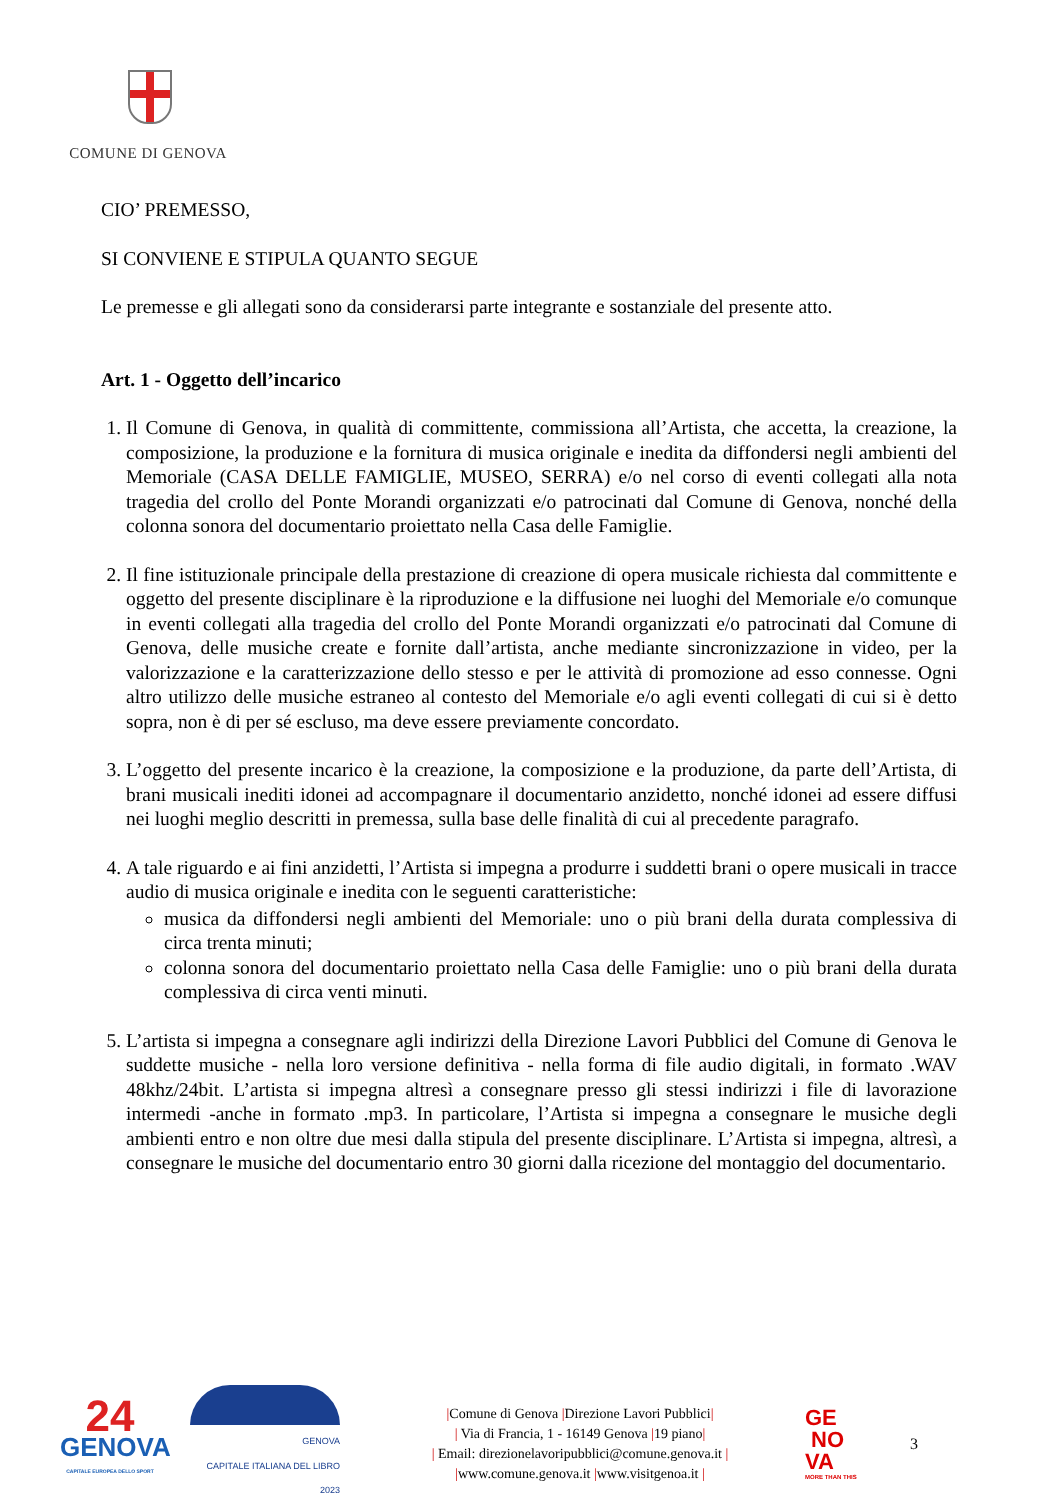COMUNE DI GENOVA
CIO’ PREMESSO,
SI CONVIENE E STIPULA QUANTO SEGUE
Le premesse e gli allegati sono da considerarsi parte integrante e sostanziale del presente atto.
Art. 1 - Oggetto dell’incarico
1. Il Comune di Genova, in qualità di committente, commissiona all’Artista, che accetta, la creazione, la composizione, la produzione e la fornitura di musica originale e inedita da diffondersi negli ambienti del Memoriale (CASA DELLE FAMIGLIE, MUSEO, SERRA) e/o nel corso di eventi collegati alla nota tragedia del crollo del Ponte Morandi organizzati e/o patrocinati dal Comune di Genova, nonché della colonna sonora del documentario proiettato nella Casa delle Famiglie.
2. Il fine istituzionale principale della prestazione di creazione di opera musicale richiesta dal committente e oggetto del presente disciplinare è la riproduzione e la diffusione nei luoghi del Memoriale e/o comunque in eventi collegati alla tragedia del crollo del Ponte Morandi organizzati e/o patrocinati dal Comune di Genova, delle musiche create e fornite dall’artista, anche mediante sincronizzazione in video, per la valorizzazione e la caratterizzazione dello stesso e per le attività di promozione ad esso connesse. Ogni altro utilizzo delle musiche estraneo al contesto del Memoriale e/o agli eventi collegati di cui si è detto sopra, non è di per sé escluso, ma deve essere previamente concordato.
3. L’oggetto del presente incarico è la creazione, la composizione e la produzione, da parte dell’Artista, di brani musicali inediti idonei ad accompagnare il documentario anzidetto, nonché idonei ad essere diffusi nei luoghi meglio descritti in premessa, sulla base delle finalità di cui al precedente paragrafo.
4. A tale riguardo e ai fini anzidetti, l’Artista si impegna a produrre i suddetti brani o opere musicali in tracce audio di musica originale e inedita con le seguenti caratteristiche:
musica da diffondersi negli ambienti del Memoriale: uno o più brani della durata complessiva di circa trenta minuti;
colonna sonora del documentario proiettato nella Casa delle Famiglie: uno o più brani della durata complessiva di circa venti minuti.
5. L’artista si impegna a consegnare agli indirizzi della Direzione Lavori Pubblici del Comune di Genova le suddette musiche - nella loro versione definitiva - nella forma di file audio digitali, in formato .WAV 48khz/24bit. L’artista si impegna altresì a consegnare presso gli stessi indirizzi i file di lavorazione intermedi -anche in formato .mp3. In particolare, l’Artista si impegna a consegnare le musiche degli ambienti entro e non oltre due mesi dalla stipula del presente disciplinare. L’Artista si impegna, altresì, a consegnare le musiche del documentario entro 30 giorni dalla ricezione del montaggio del documentario.
24
GENOVA
CAPITALE EUROPEA DELLO SPORT
GENOVA
CAPITALE ITALIANA DEL LIBRO
2023
|Comune di Genova |Direzione Lavori Pubblici|
| Via di Francia, 1 - 16149 Genova |19 piano|
| Email: direzionelavoripubblici@comune.genova.it |
|www.comune.genova.it |www.visitgenoa.it |
GE
NO
VA
MORE THAN THIS
3